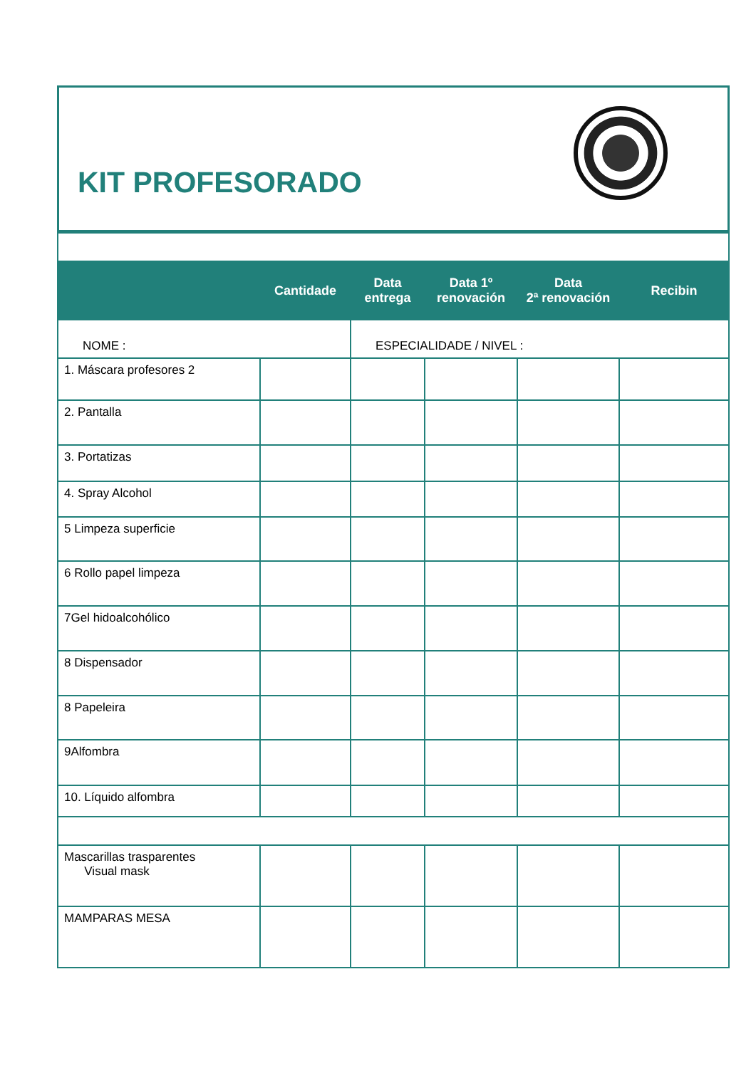KIT PROFESORADO
| | Cantidade | Data entrega | Data 1º renovación | Data 2ª renovación | Recibin |
| --- | --- | --- | --- | --- | --- |
| NOME : | | ESPECIALIDADE / NIVEL : | | | |
| 1. Máscara profesores 2 | | | | | |
| 2. Pantalla | | | | | |
| 3. Portatizas | | | | | |
| 4. Spray Alcohol | | | | | |
| 5 Limpeza superficie | | | | | |
| 6 Rollo papel limpeza | | | | | |
| 7Gel hidoalcohólico | | | | | |
| 8 Dispensador | | | | | |
| 8 Papeleira | | | | | |
| 9Alfombra | | | | | |
| 10. Líquido alfombra | | | | | |
| Mascarillas trasparentes Visual mask | | | | | |
| MAMPARAS MESA | | | | | |